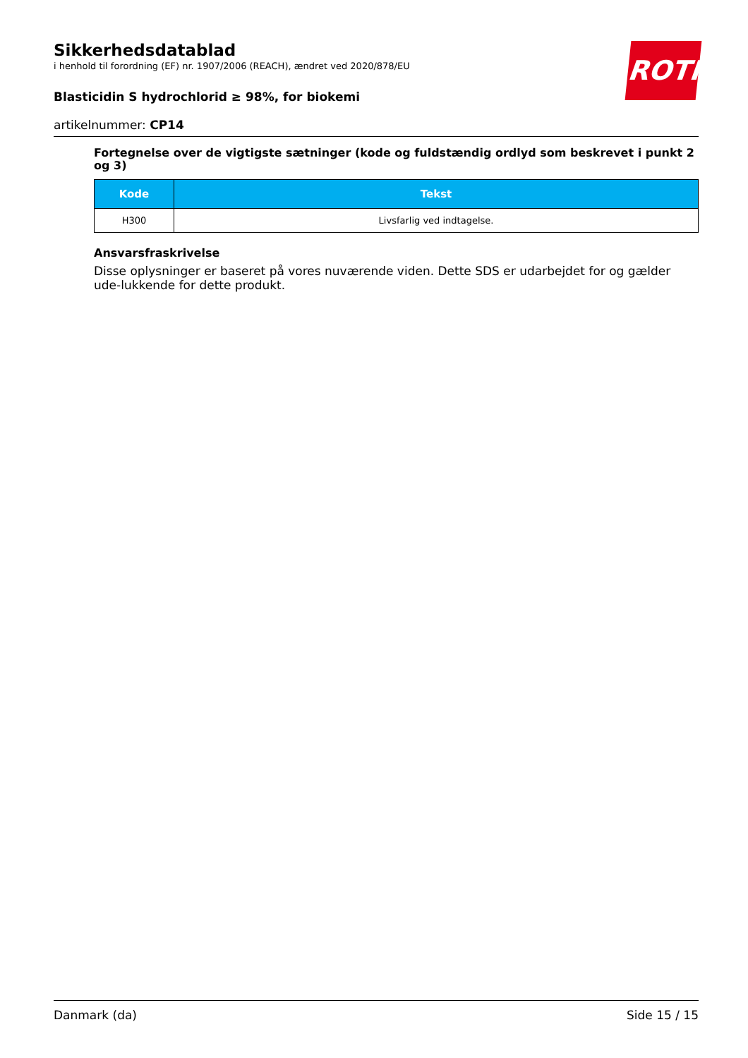ROTH
Sikkerhedsdatablad
i henhold til forordning (EF) nr. 1907/2006 (REACH), ændret ved 2020/878/EU
Blasticidin S hydrochlorid ≥ 98%, for biokemi
artikelnummer: CP14
Fortegnelse over de vigtigste sætninger (kode og fuldstændig ordlyd som beskrevet i punkt 2 og 3)
| Kode | Tekst |
| --- | --- |
| H300 | Livsfarlig ved indtagelse. |
Ansvarsfraskrivelse
Disse oplysninger er baseret på vores nuværende viden. Dette SDS er udarbejdet for og gælder ude-lukkende for dette produkt.
Danmark (da) Side 15 / 15